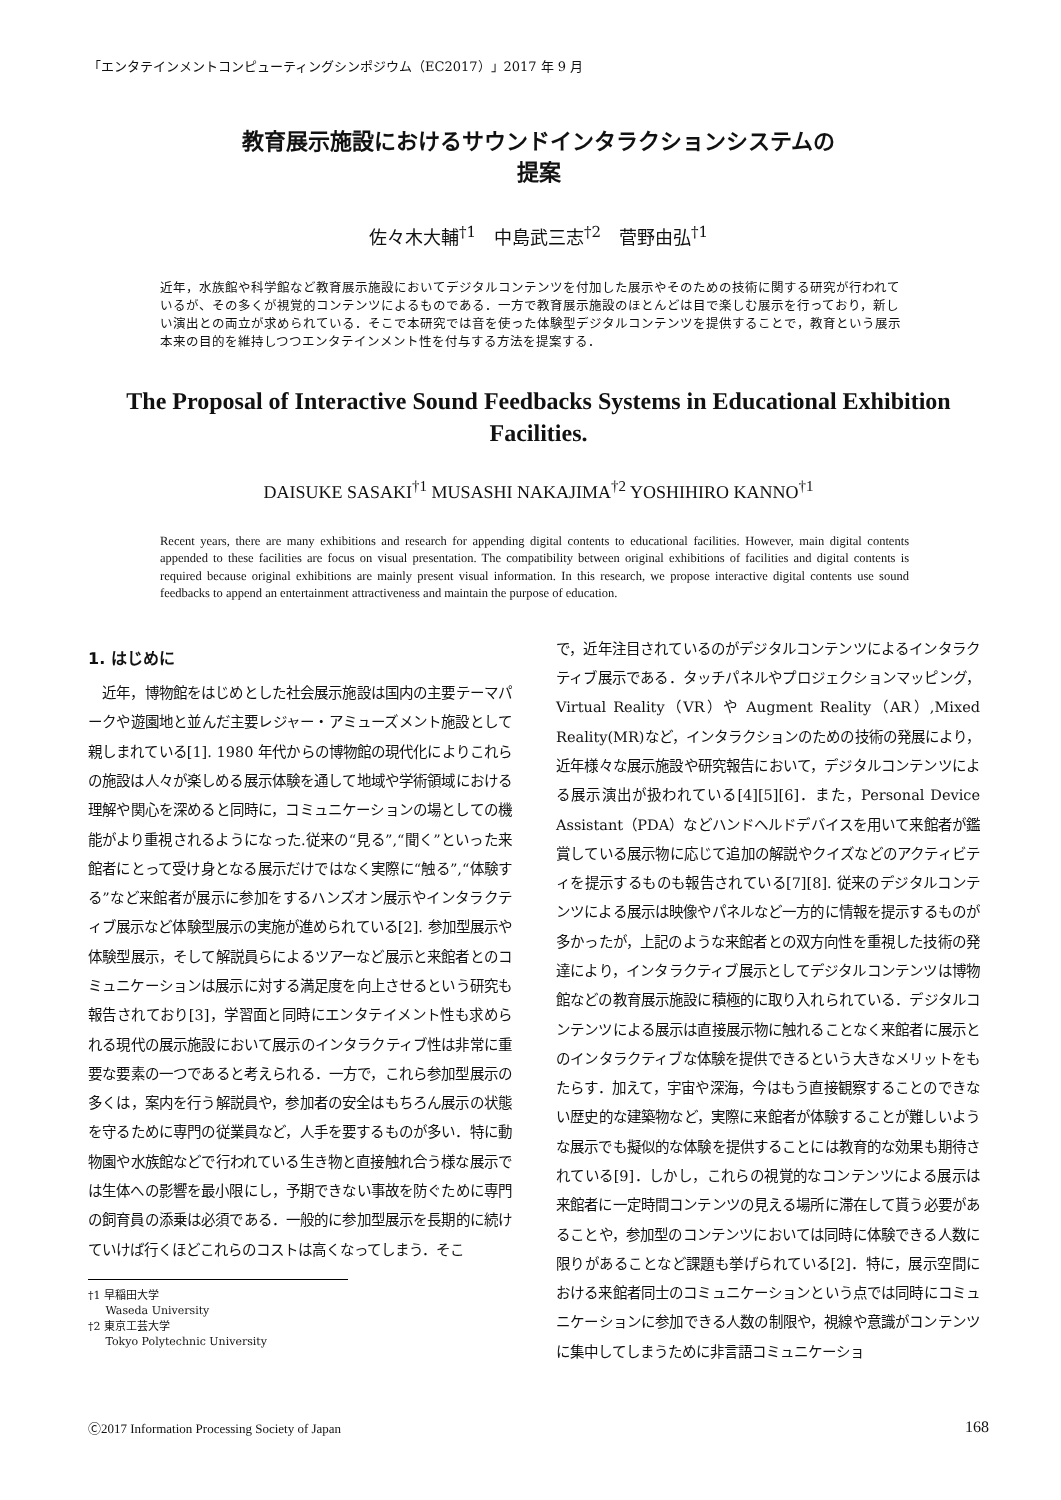「エンタテインメントコンピューティングシンポジウム（EC2017）」2017 年 9 月
教育展示施設におけるサウンドインタラクションシステムの
提案
佐々木大輔<sup>†1</sup>　中島武三志<sup>†2</sup>　菅野由弘<sup>†1</sup>
近年，水族館や科学館など教育展示施設においてデジタルコンテンツを付加した展示やそのための技術に関する研究が行われているが、その多くが視覚的コンテンツによるものである．一方で教育展示施設のほとんどは目で楽しむ展示を行っており，新しい演出との両立が求められている．そこで本研究では音を使った体験型デジタルコンテンツを提供することで，教育という展示本来の目的を維持しつつエンタテインメント性を付与する方法を提案する．
The Proposal of Interactive Sound Feedbacks Systems in Educational Exhibition Facilities.
DAISUKE SASAKI<sup>†1</sup> MUSASHI NAKAJIMA<sup>†2</sup> YOSHIHIRO KANNO<sup>†1</sup>
Recent years, there are many exhibitions and research for appending digital contents to educational facilities. However, main digital contents appended to these facilities are focus on visual presentation. The compatibility between original exhibitions of facilities and digital contents is required because original exhibitions are mainly present visual information. In this research, we propose interactive digital contents use sound feedbacks to append an entertainment attractiveness and maintain the purpose of education.
1. はじめに
　近年，博物館をはじめとした社会展示施設は国内の主要テーマパークや遊園地と並んだ主要レジャー・アミューズメント施設として親しまれている[1]. 1980 年代からの博物館の現代化によりこれらの施設は人々が楽しめる展示体験を通して地域や学術領域における理解や関心を深めると同時に，コミュニケーションの場としての機能がより重視されるようになった.従来の“見る”,“聞く”といった来館者にとって受け身となる展示だけではなく実際に“触る”,“体験する”など来館者が展示に参加をするハンズオン展示やインタラクティブ展示など体験型展示の実施が進められている[2]. 参加型展示や体験型展示，そして解説員らによるツアーなど展示と来館者とのコミュニケーションは展示に対する満足度を向上させるという研究も報告されており[3]，学習面と同時にエンタテイメント性も求められる現代の展示施設において展示のインタラクティブ性は非常に重要な要素の一つであると考えられる．一方で，これら参加型展示の多くは，案内を行う解説員や，参加者の安全はもちろん展示の状態を守るために専門の従業員など，人手を要するものが多い．特に動物園や水族館などで行われている生き物と直接触れ合う様な展示では生体への影響を最小限にし，予期できない事故を防ぐために専門の飼育員の添乗は必須である．一般的に参加型展示を長期的に続けていけば行くほどこれらのコストは高くなってしまう．そこ
†1 早稲田大学
Waseda University
†2 東京工芸大学
Tokyo Polytechnic University
で，近年注目されているのがデジタルコンテンツによるインタラクティブ展示である．タッチパネルやプロジェクションマッピング，Virtual Reality（VR）や Augment Reality（AR）,Mixed Reality(MR)など，インタラクションのための技術の発展により，近年様々な展示施設や研究報告において，デジタルコンテンツによる展示演出が扱われている[4][5][6]．また，Personal Device Assistant（PDA）などハンドヘルドデバイスを用いて来館者が鑑賞している展示物に応じて追加の解説やクイズなどのアクティビティを提示するものも報告されている[7][8]. 従来のデジタルコンテンツによる展示は映像やパネルなど一方的に情報を提示するものが多かったが，上記のような来館者との双方向性を重視した技術の発達により，インタラクティブ展示としてデジタルコンテンツは博物館などの教育展示施設に積極的に取り入れられている．デジタルコンテンツによる展示は直接展示物に触れることなく来館者に展示とのインタラクティブな体験を提供できるという大きなメリットをもたらす．加えて，宇宙や深海，今はもう直接観察することのできない歴史的な建築物など，実際に来館者が体験することが難しいような展示でも擬似的な体験を提供することには教育的な効果も期待されている[9]．しかし，これらの視覚的なコンテンツによる展示は来館者に一定時間コンテンツの見える場所に滞在して貰う必要があることや，参加型のコンテンツにおいては同時に体験できる人数に限りがあることなど課題も挙げられている[2]．特に，展示空間における来館者同士のコミュニケーションという点では同時にコミュニケーションに参加できる人数の制限や，視線や意識がコンテンツに集中してしまうために非言語コミュニケーショ
Ⓒ2017 Information Processing Society of Japan 168